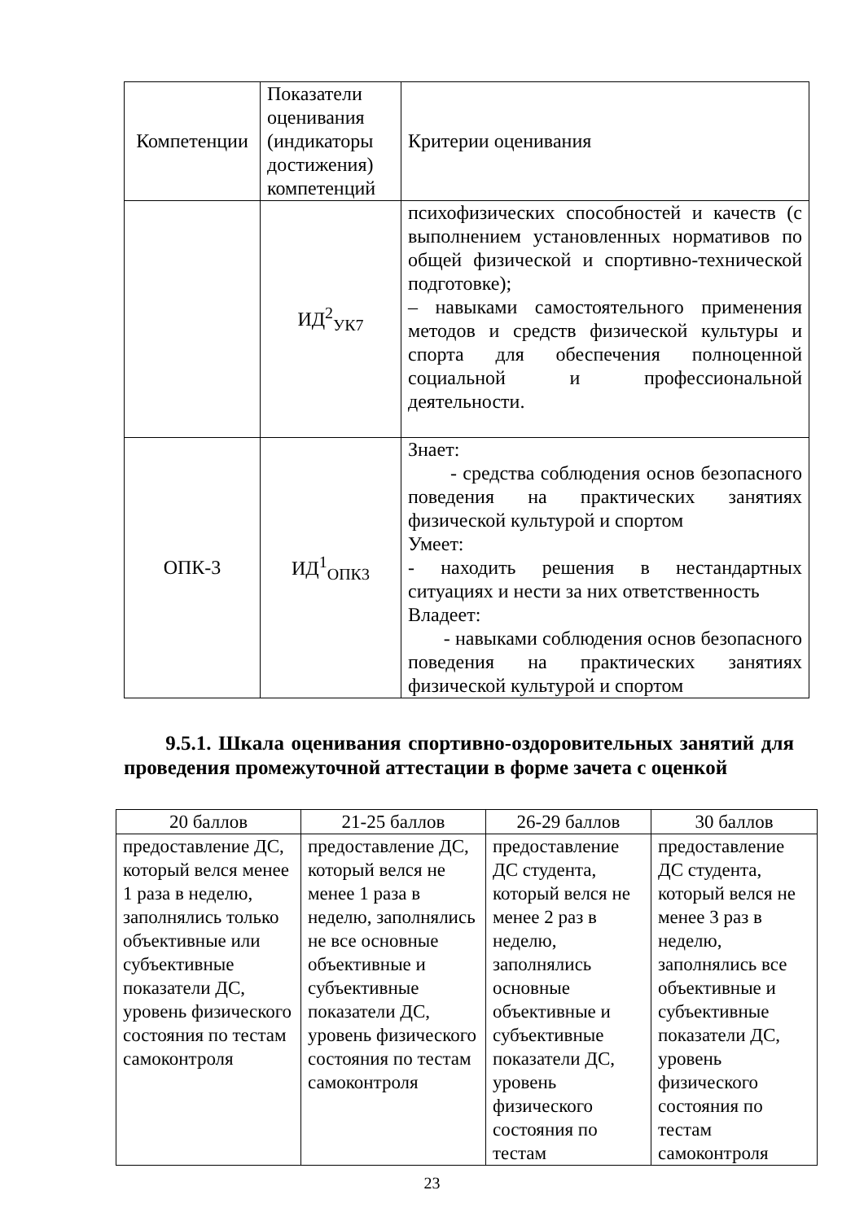| Компетенции | Показатели оценивания (индикаторы достижения) компетенций | Критерии оценивания |
| | ИД<sup>2</sup><sub>УК7</sub> | психофизических способностей и качеств (с выполнением установленных нормативов по общей физической и спортивно-технической подготовке); – навыками самостоятельного применения методов и средств физической культуры и спорта для обеспечения полноценной социальной и профессиональной деятельности. |
| ОПК-3 | ИД<sup>1</sup><sub>ОПК3</sub> | Знает: - средства соблюдения основ безопасного поведения на практических занятиях физической культурой и спортом Умеет: - находить решения в нестандартных ситуациях и нести за них ответственность Владеет: - навыками соблюдения основ безопасного поведения на практических занятиях физической культурой и спортом |
9.5.1. Шкала оценивания спортивно-оздоровительных занятий для проведения промежуточной аттестации в форме зачета с оценкой
| 20 баллов | 21-25 баллов | 26-29 баллов | 30 баллов |
| предоставление ДС, который велся менее 1 раза в неделю, заполнялись только объективные или субъективные показатели ДС, уровень физического состояния по тестам самоконтроля | предоставление ДС, который велся не менее 1 раза в неделю, заполнялись не все основные объективные и субъективные показатели ДС, уровень физического состояния по тестам самоконтроля | предоставление ДС студента, который велся не менее 2 раз в неделю, заполнялись основные объективные и субъективные показатели ДС, уровень физического состояния по тестам | предоставление ДС студента, который велся не менее 3 раз в неделю, заполнялись все объективные и субъективные показатели ДС, уровень физического состояния по тестам самоконтроля |
23